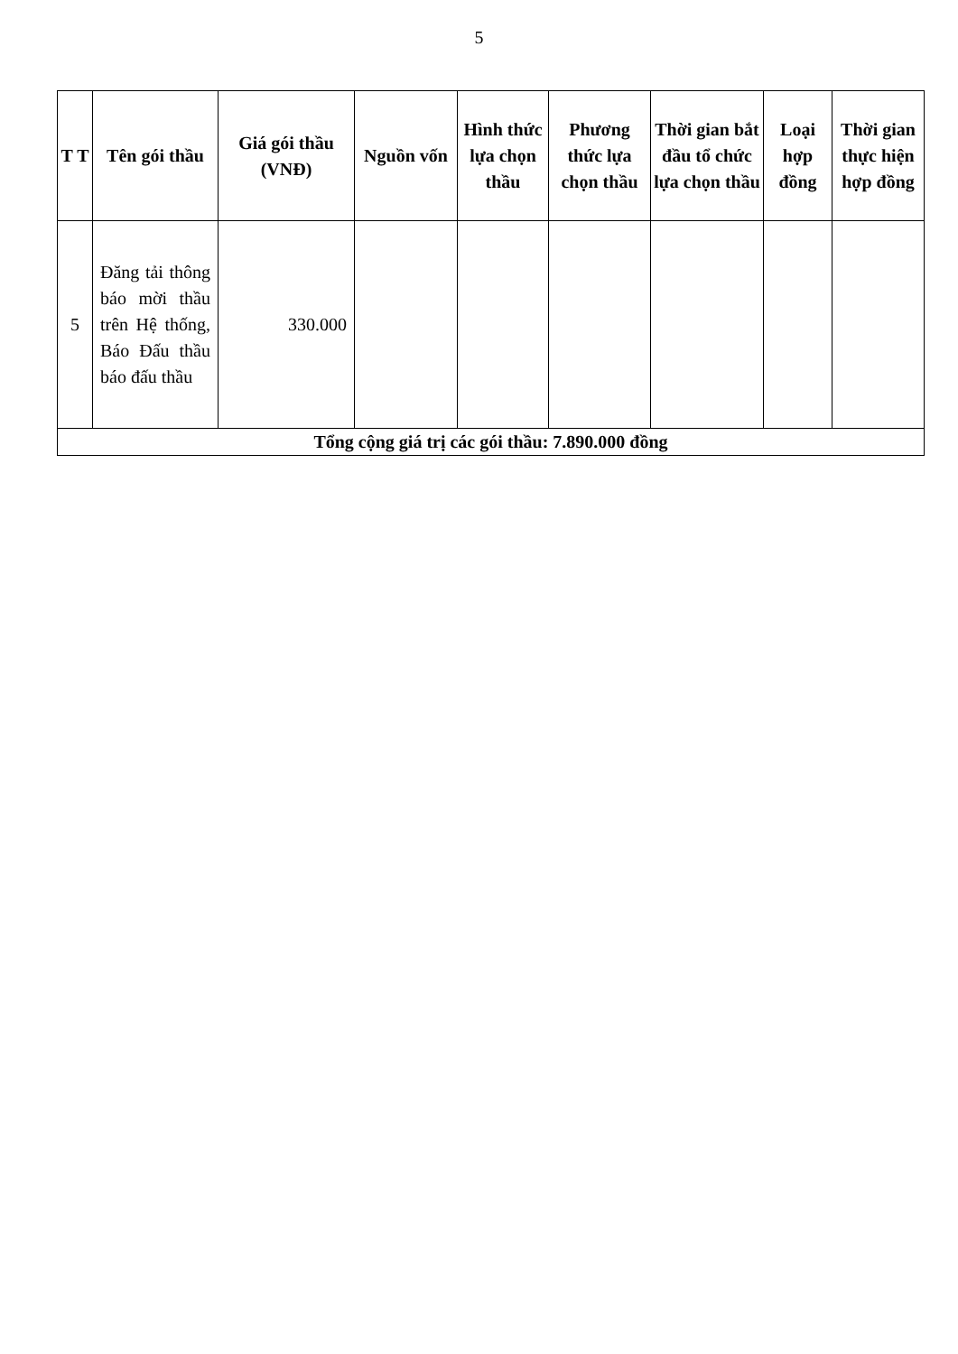5
| T T | Tên gói thầu | Giá gói thầu (VNĐ) | Nguồn vốn | Hình thức lựa chọn thầu | Phương thức lựa chọn thầu | Thời gian bắt đầu tổ chức lựa chọn thầu | Loại hợp đồng | Thời gian thực hiện hợp đồng |
| --- | --- | --- | --- | --- | --- | --- | --- | --- |
| 5 | Đăng tải thông báo mời thầu trên Hệ thống, Báo Đấu thầu báo đấu thầu | 330.000 | | | | | | |
| Tổng cộng giá trị các gói thầu: 7.890.000 đồng | | | | | | | | |